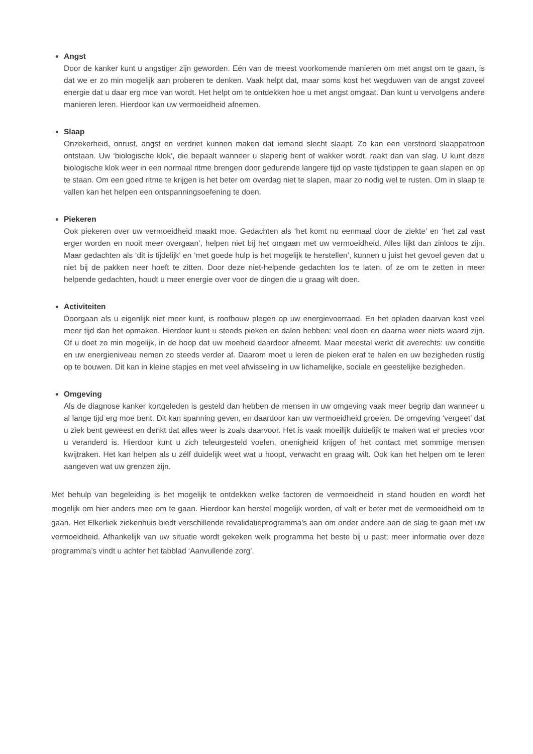Angst
Door de kanker kunt u angstiger zijn geworden. Eén van de meest voorkomende manieren om met angst om te gaan, is dat we er zo min mogelijk aan proberen te denken. Vaak helpt dat, maar soms kost het wegduwen van de angst zoveel energie dat u daar erg moe van wordt. Het helpt om te ontdekken hoe u met angst omgaat. Dan kunt u vervolgens andere manieren leren. Hierdoor kan uw vermoeidheid afnemen.
Slaap
Onzekerheid, onrust, angst en verdriet kunnen maken dat iemand slecht slaapt. Zo kan een verstoord slaappatroon ontstaan. Uw ‘biologische klok’, die bepaalt wanneer u slaperig bent of wakker wordt, raakt dan van slag. U kunt deze biologische klok weer in een normaal ritme brengen door gedurende langere tijd op vaste tijdstippen te gaan slapen en op te staan. Om een goed ritme te krijgen is het beter om overdag niet te slapen, maar zo nodig wel te rusten. Om in slaap te vallen kan het helpen een ontspanningsoefening te doen.
Piekeren
Ook piekeren over uw vermoeidheid maakt moe. Gedachten als ‘het komt nu eenmaal door de ziekte’ en ‘het zal vast erger worden en nooit meer overgaan’, helpen niet bij het omgaan met uw vermoeidheid. Alles lijkt dan zinloos te zijn. Maar gedachten als ‘dit is tijdelijk’ en ‘met goede hulp is het mogelijk te herstellen’, kunnen u juist het gevoel geven dat u niet bij de pakken neer hoeft te zitten. Door deze niet-helpende gedachten los te laten, of ze om te zetten in meer helpende gedachten, houdt u meer energie over voor de dingen die u graag wilt doen.
Activiteiten
Doorgaan als u eigenlijk niet meer kunt, is roofbouw plegen op uw energievoorraad. En het opladen daarvan kost veel meer tijd dan het opmaken. Hierdoor kunt u steeds pieken en dalen hebben: veel doen en daarna weer niets waard zijn. Of u doet zo min mogelijk, in de hoop dat uw moeheid daardoor afneemt. Maar meestal werkt dit averechts: uw conditie en uw energieniveau nemen zo steeds verder af. Daarom moet u leren de pieken eraf te halen en uw bezigheden rustig op te bouwen. Dit kan in kleine stapjes en met veel afwisseling in uw lichamelijke, sociale en geestelijke bezigheden.
Omgeving
Als de diagnose kanker kortgeleden is gesteld dan hebben de mensen in uw omgeving vaak meer begrip dan wanneer u al lange tijd erg moe bent. Dit kan spanning geven, en daardoor kan uw vermoeidheid groeien. De omgeving ‘vergeet’ dat u ziek bent geweest en denkt dat alles weer is zoals daarvoor. Het is vaak moeilijk duidelijk te maken wat er precies voor u veranderd is. Hierdoor kunt u zich teleurgesteld voelen, onenigheid krijgen of het contact met sommige mensen kwijtraken. Het kan helpen als u zélf duidelijk weet wat u hoopt, verwacht en graag wilt. Ook kan het helpen om te leren aangeven wat uw grenzen zijn.
Met behulp van begeleiding is het mogelijk te ontdekken welke factoren de vermoeidheid in stand houden en wordt het mogelijk om hier anders mee om te gaan. Hierdoor kan herstel mogelijk worden, of valt er beter met de vermoeidheid om te gaan. Het Elkerliek ziekenhuis biedt verschillende revalidatieprogramma's aan om onder andere aan de slag te gaan met uw vermoeidheid. Afhankelijk van uw situatie wordt gekeken welk programma het beste bij u past: meer informatie over deze programma’s vindt u achter het tabblad ‘Aanvullende zorg’.